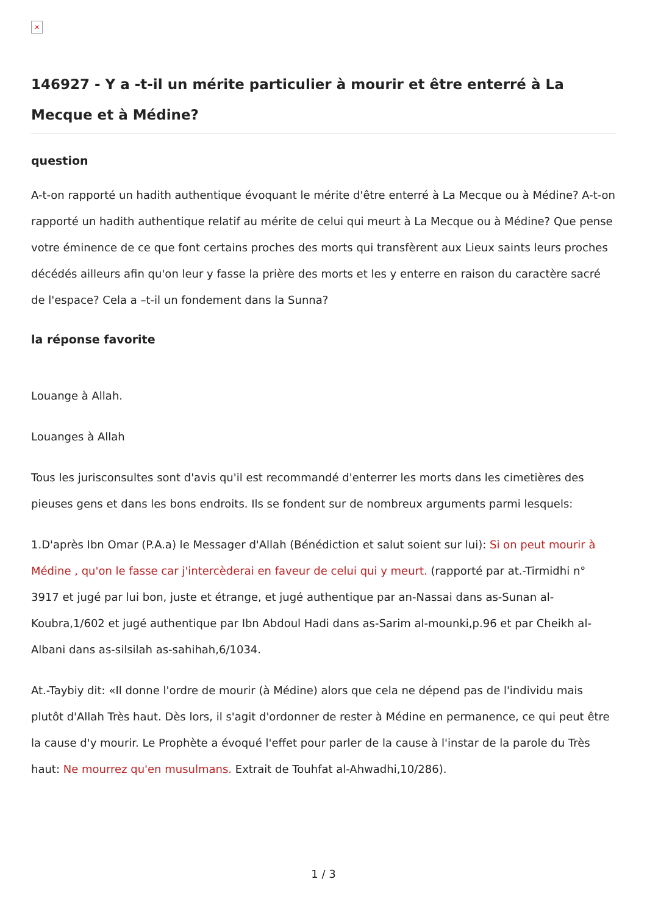×
146927 - Y a -t-il un mérite particulier à mourir et être enterré à La Mecque et à Médine?
question
A-t-on rapporté un hadith authentique évoquant le mérite d'être enterré à La Mecque ou à Médine? A-t-on rapporté un hadith authentique relatif au mérite de celui qui meurt à La Mecque ou à Médine? Que pense votre éminence de ce que font certains proches des morts qui transfèrent aux Lieux saints leurs proches décédés ailleurs afin qu'on leur y fasse la prière des morts et les y enterre en raison du caractère sacré de l'espace? Cela a –t-il un fondement dans la Sunna?
la réponse favorite
Louange à Allah.
Louanges à Allah
Tous les jurisconsultes sont d'avis qu'il est recommandé d'enterrer les morts dans les cimetières des pieuses gens et dans les bons endroits. Ils se fondent sur de nombreux arguments parmi lesquels:
1.D'après Ibn Omar (P.A.a) le Messager d'Allah (Bénédiction et salut soient sur lui): Si on peut mourir à Médine , qu'on le fasse car j'intercèderai en faveur de celui qui y meurt. (rapporté par at.-Tirmidhi n° 3917 et jugé par lui bon, juste et étrange, et jugé authentique par an-Nassai dans as-Sunan al-Koubra,1/602 et jugé authentique par Ibn Abdoul Hadi dans as-Sarim al-mounki,p.96 et par Cheikh al-Albani dans as-silsilah as-sahihah,6/1034.
At.-Taybiy dit: «Il donne l'ordre de mourir (à Médine) alors que cela ne dépend pas de l'individu mais plutôt d'Allah Très haut. Dès lors, il s'agit d'ordonner de rester à Médine en permanence, ce qui peut être la cause d'y mourir. Le Prophète a évoqué l'effet pour parler de la cause à l'instar de la parole du Très haut: Ne mourrez qu'en musulmans. Extrait de Touhfat al-Ahwadhi,10/286).
1 / 3